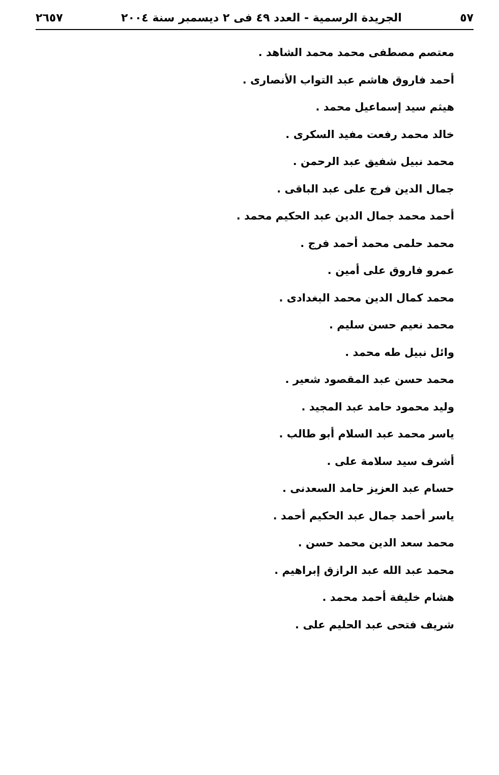٥٧ الجريدة الرسمية - العدد ٤٩ فى ٢ ديسمبر سنة ٢٠٠٤ ٢٦٥٧
معتصم مصطفى محمد محمد الشاهد .
أحمد فاروق هاشم عبد التواب الأنصارى .
هيثم سيد إسماعيل محمد .
خالد محمد رفعت مفيد السكرى .
محمد نبيل شفيق عبد الرحمن .
جمال الدين فرج على عبد الباقى .
أحمد محمد جمال الدين عبد الحكيم محمد .
محمد حلمى محمد أحمد فرج .
عمرو فاروق على أمين .
محمد كمال الدين محمد البغدادى .
محمد نعيم حسن سليم .
وائل نبيل طه محمد .
محمد حسن عبد المقصود شعير .
وليد محمود حامد عبد المجيد .
ياسر محمد عبد السلام أبو طالب .
أشرف سيد سلامة على .
حسام عبد العزيز حامد السعدنى .
ياسر أحمد جمال عبد الحكيم أحمد .
محمد سعد الدين محمد حسن .
محمد عبد الله عبد الرازق إبراهيم .
هشام خليفة أحمد محمد .
شريف فتحى عبد الحليم على .